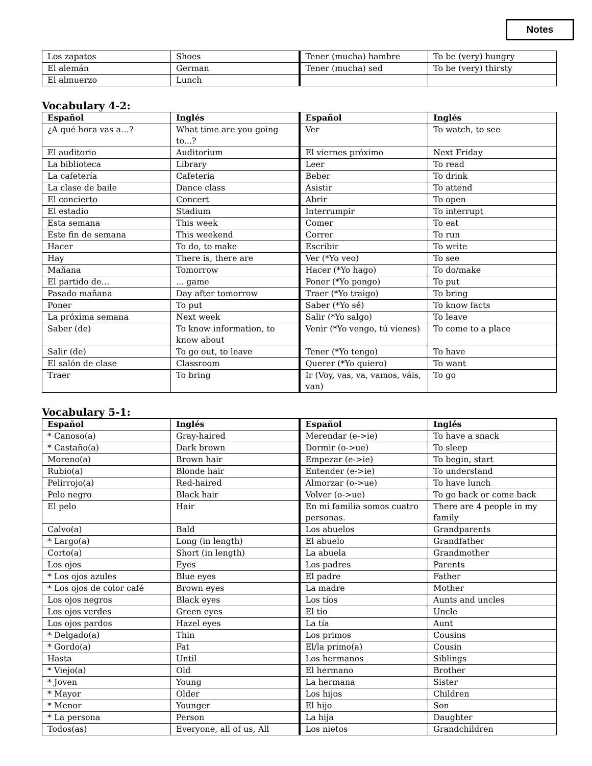Notes
| Los zapatos | Shoes | Tener (mucha) hambre | To be (very) hungry |
| El alemán | German | Tener (mucha) sed | To be (very) thirsty |
| El almuerzo | Lunch | | |
Vocabulary 4-2:
| Español | Inglés | Español | Inglés |
| --- | --- | --- | --- |
| ¿A qué hora vas a…? | What time are you going to...? | Ver | To watch, to see |
| El auditorio | Auditorium | El viernes próximo | Next Friday |
| La biblioteca | Library | Leer | To read |
| La cafetería | Cafeteria | Beber | To drink |
| La clase de baile | Dance class | Asistir | To attend |
| El concierto | Concert | Abrir | To open |
| El estadio | Stadium | Interrumpir | To interrupt |
| Esta semana | This week | Comer | To eat |
| Este fin de semana | This weekend | Correr | To run |
| Hacer | To do, to make | Escribir | To write |
| Hay | There is, there are | Ver (*Yo veo) | To see |
| Mañana | Tomorrow | Hacer (*Yo hago) | To do/make |
| El partido de… | ... game | Poner (*Yo pongo) | To put |
| Pasado mañana | Day after tomorrow | Traer (*Yo traigo) | To bring |
| Poner | To put | Saber (*Yo sé) | To know facts |
| La próxima semana | Next week | Salir (*Yo salgo) | To leave |
| Saber (de) | To know information, to know about | Venir (*Yo vengo, tú vienes) | To come to a place |
| Salir (de) | To go out, to leave | Tener (*Yo tengo) | To have |
| El salón de clase | Classroom | Querer (*Yo quiero) | To want |
| Traer | To bring | Ir (Voy, vas, va, vamos, váis, van) | To go |
Vocabulary 5-1:
| Español | Inglés | Español | Inglés |
| --- | --- | --- | --- |
| * Canoso(a) | Gray-haired | Merendar (e->ie) | To have a snack |
| * Castaño(a) | Dark brown | Dormir (o->ue) | To sleep |
| Moreno(a) | Brown hair | Empezar (e->ie) | To begin, start |
| Rubio(a) | Blonde hair | Entender (e->ie) | To understand |
| Pelirrojo(a) | Red-haired | Almorzar (o->ue) | To have lunch |
| Pelo negro | Black hair | Volver (o->ue) | To go back or come back |
| El pelo | Hair | En mi familia somos cuatro personas. | There are 4 people in my family |
| Calvo(a) | Bald | Los abuelos | Grandparents |
| * Largo(a) | Long (in length) | El abuelo | Grandfather |
| Corto(a) | Short (in length) | La abuela | Grandmother |
| Los ojos | Eyes | Los padres | Parents |
| * Los ojos azules | Blue eyes | El padre | Father |
| * Los ojos de color café | Brown eyes | La madre | Mother |
| Los ojos negros | Black eyes | Los tíos | Aunts and uncles |
| Los ojos verdes | Green eyes | El tío | Uncle |
| Los ojos pardos | Hazel eyes | La tía | Aunt |
| * Delgado(a) | Thin | Los primos | Cousins |
| * Gordo(a) | Fat | El/la primo(a) | Cousin |
| Hasta | Until | Los hermanos | Siblings |
| * Viejo(a) | Old | El hermano | Brother |
| * Joven | Young | La hermana | Sister |
| * Mayor | Older | Los hijos | Children |
| * Menor | Younger | El hijo | Son |
| * La persona | Person | La hija | Daughter |
| Todos(as) | Everyone, all of us, All | Los nietos | Grandchildren |